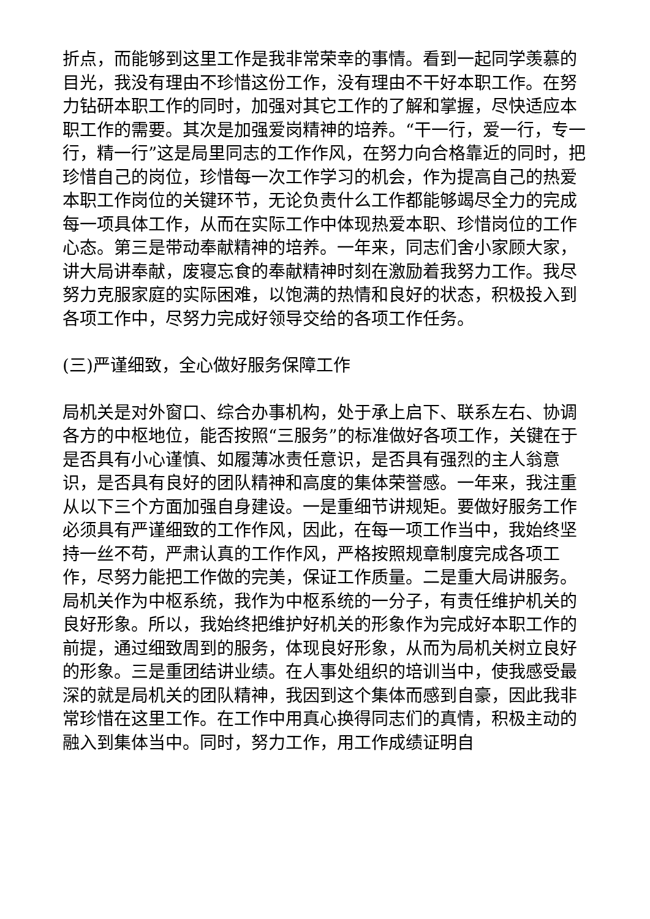折点，而能够到这里工作是我非常荣幸的事情。看到一起同学羡慕的目光，我没有理由不珍惜这份工作，没有理由不干好本职工作。在努力钻研本职工作的同时，加强对其它工作的了解和掌握，尽快适应本职工作的需要。其次是加强爱岗精神的培养。“干一行，爱一行，专一行，精一行”这是局里同志的工作作风，在努力向合格靠近的同时，把珍惜自己的岗位，珍惜每一次工作学习的机会，作为提高自己的热爱本职工作岗位的关键环节，无论负责什么工作都能够竭尽全力的完成每一项具体工作，从而在实际工作中体现热爱本职、珍惜岗位的工作心态。第三是带动奉献精神的培养。一年来，同志们舍小家顾大家，讲大局讲奉献，废寝忘食的奉献精神时刻在激励着我努力工作。我尽努力克服家庭的实际困难，以饱满的热情和良好的状态，积极投入到各项工作中，尽努力完成好领导交给的各项工作任务。
(三)严谨细致，全心做好服务保障工作
局机关是对外窗口、综合办事机构，处于承上启下、联系左右、协调各方的中枢地位，能否按照“三服务”的标准做好各项工作，关键在于是否具有小心谨慎、如履薄冰责任意识，是否具有强烈的主人翁意识，是否具有良好的团队精神和高度的集体荣誉感。一年来，我注重从以下三个方面加强自身建设。一是重细节讲规矩。要做好服务工作必须具有严谨细致的工作作风，因此，在每一项工作当中，我始终坚持一丝不苟，严肃认真的工作作风，严格按照规章制度完成各项工作，尽努力能把工作做的完美，保证工作质量。二是重大局讲服务。局机关作为中枢系统，我作为中枢系统的一分子，有责任维护机关的良好形象。所以，我始终把维护好机关的形象作为完成好本职工作的前提，通过细致周到的服务，体现良好形象，从而为局机关树立良好的形象。三是重团结讲业绩。在人事处组织的培训当中，使我感受最深的就是局机关的团队精神，我因到这个集体而感到自豪，因此我非常珍惜在这里工作。在工作中用真心换得同志们的真情，积极主动的融入到集体当中。同时，努力工作，用工作成绩证明自